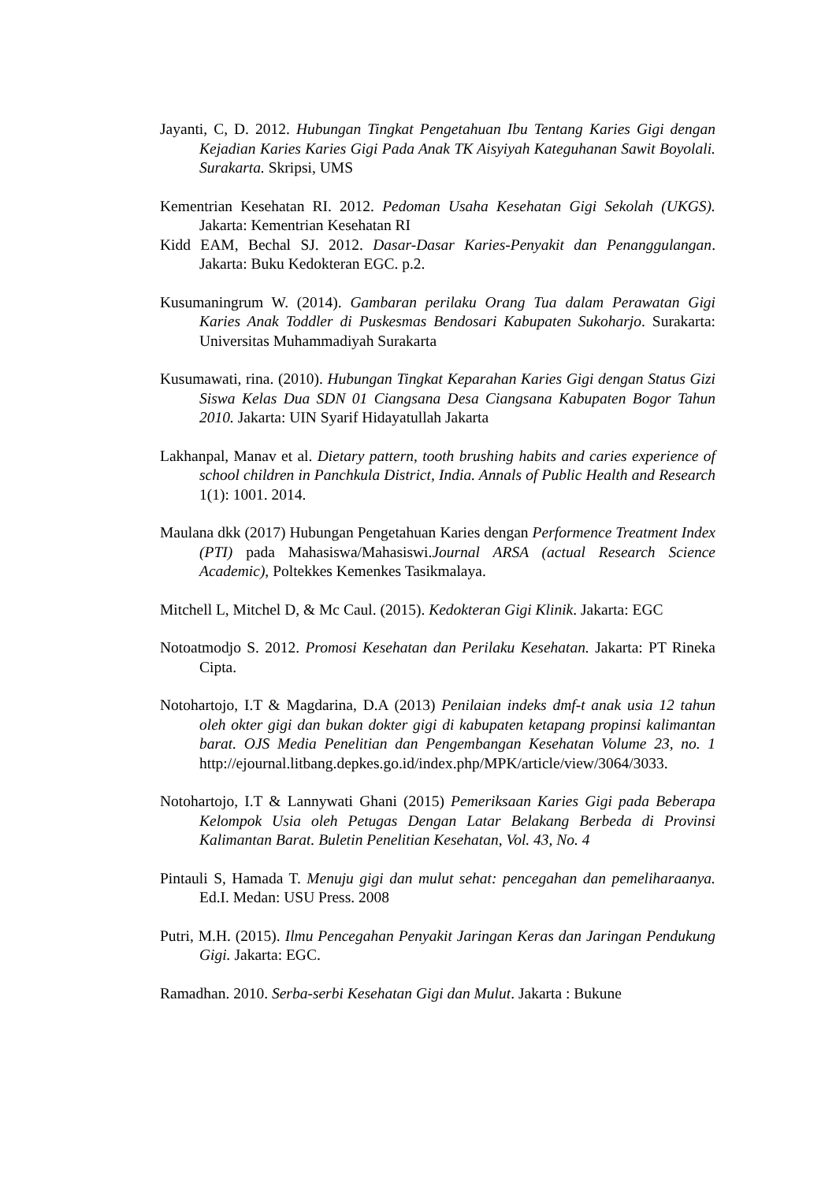Jayanti, C, D. 2012. Hubungan Tingkat Pengetahuan Ibu Tentang Karies Gigi dengan Kejadian Karies Karies Gigi Pada Anak TK Aisyiyah Kateguhanan Sawit Boyolali. Surakarta. Skripsi, UMS
Kementrian Kesehatan RI. 2012. Pedoman Usaha Kesehatan Gigi Sekolah (UKGS). Jakarta: Kementrian Kesehatan RI
Kidd EAM, Bechal SJ. 2012. Dasar-Dasar Karies-Penyakit dan Penanggulangan. Jakarta: Buku Kedokteran EGC. p.2.
Kusumaningrum W. (2014). Gambaran perilaku Orang Tua dalam Perawatan Gigi Karies Anak Toddler di Puskesmas Bendosari Kabupaten Sukoharjo. Surakarta: Universitas Muhammadiyah Surakarta
Kusumawati, rina. (2010). Hubungan Tingkat Keparahan Karies Gigi dengan Status Gizi Siswa Kelas Dua SDN 01 Ciangsana Desa Ciangsana Kabupaten Bogor Tahun 2010. Jakarta: UIN Syarif Hidayatullah Jakarta
Lakhanpal, Manav et al. Dietary pattern, tooth brushing habits and caries experience of school children in Panchkula District, India. Annals of Public Health and Research 1(1): 1001. 2014.
Maulana dkk (2017) Hubungan Pengetahuan Karies dengan Performence Treatment Index (PTI) pada Mahasiswa/Mahasiswi.Journal ARSA (actual Research Science Academic), Poltekkes Kemenkes Tasikmalaya.
Mitchell L, Mitchel D, & Mc Caul. (2015). Kedokteran Gigi Klinik. Jakarta: EGC
Notoatmodjo S. 2012. Promosi Kesehatan dan Perilaku Kesehatan. Jakarta: PT Rineka Cipta.
Notohartojo, I.T & Magdarina, D.A (2013) Penilaian indeks dmf-t anak usia 12 tahun oleh okter gigi dan bukan dokter gigi di kabupaten ketapang propinsi kalimantan barat. OJS Media Penelitian dan Pengembangan Kesehatan Volume 23, no. 1 http://ejournal.litbang.depkes.go.id/index.php/MPK/article/view/3064/3033.
Notohartojo, I.T & Lannywati Ghani (2015) Pemeriksaan Karies Gigi pada Beberapa Kelompok Usia oleh Petugas Dengan Latar Belakang Berbeda di Provinsi Kalimantan Barat. Buletin Penelitian Kesehatan, Vol. 43, No. 4
Pintauli S, Hamada T. Menuju gigi dan mulut sehat: pencegahan dan pemeliharaanya. Ed.I. Medan: USU Press. 2008
Putri, M.H. (2015). Ilmu Pencegahan Penyakit Jaringan Keras dan Jaringan Pendukung Gigi. Jakarta: EGC.
Ramadhan. 2010. Serba-serbi Kesehatan Gigi dan Mulut. Jakarta : Bukune